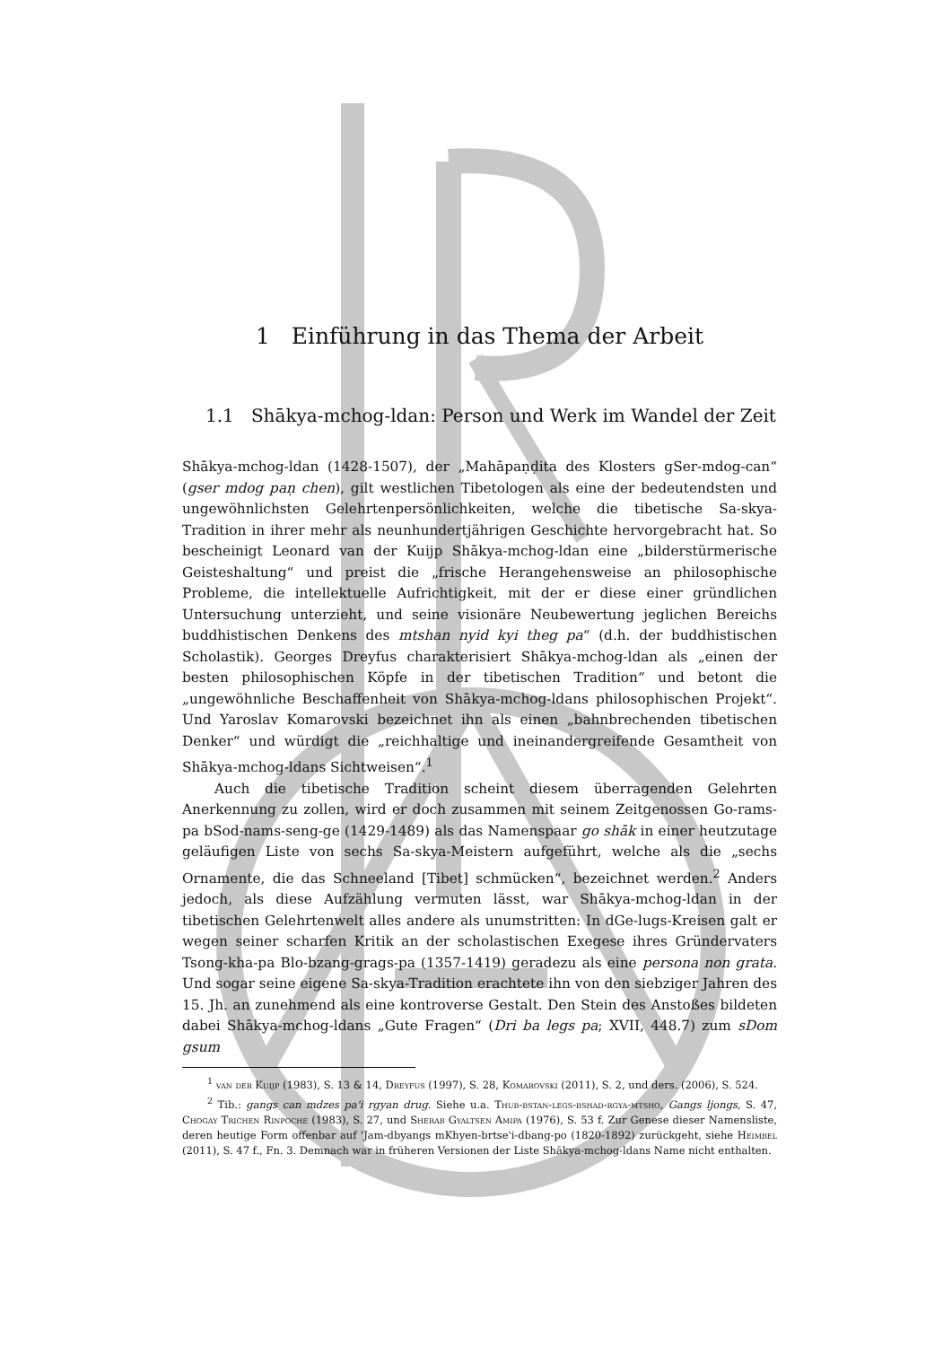1 Einführung in das Thema der Arbeit
1.1 Shākya-mchog-ldan: Person und Werk im Wandel der Zeit
Shākya-mchog-ldan (1428-1507), der „Mahāpaṇḍita des Klosters gSer-mdog-can“ (gser mdog paṇ chen), gilt westlichen Tibetologen als eine der bedeutendsten und ungewöhnlichsten Gelehrtenpersönlichkeiten, welche die tibetische Sa-skya-Tradition in ihrer mehr als neunhundertjährigen Geschichte hervorgebracht hat. So bescheinigt Leonard van der Kuijp Shākya-mchog-ldan eine „bilderstürmerische Geisteshaltung“ und preist die „frische Herangehensweise an philosophische Probleme, die intellektuelle Aufrichtigkeit, mit der er diese einer gründlichen Untersuchung unterzieht, und seine visionäre Neubewertung jeglichen Bereichs buddhistischen Denkens des mtshan nyid kyi theg pa“ (d.h. der buddhistischen Scholastik). Georges Dreyfus charakterisiert Shākya-mchog-ldan als „einen der besten philosophischen Köpfe in der tibetischen Tradition“ und betont die „ungewöhnliche Beschaffenheit von Shākya-mchog-ldans philosophischen Projekt“. Und Yaroslav Komarovski bezeichnet ihn als einen „bahnbrechenden tibetischen Denker“ und würdigt die „reichhaltige und ineinandergreifende Gesamtheit von Shākya-mchog-ldans Sichtweisen“.<sup>1</sup>
Auch die tibetische Tradition scheint diesem überragenden Gelehrten Anerkennung zu zollen, wird er doch zusammen mit seinem Zeitgenossen Go-rams-pa bSod-nams-seng-ge (1429-1489) als das Namenspaar go shāk in einer heutzutage geläufigen Liste von sechs Sa-skya-Meistern aufgeführt, welche als die „sechs Ornamente, die das Schneeland [Tibet] schmücken“, bezeichnet werden.<sup>2</sup> Anders jedoch, als diese Aufzählung vermuten lässt, war Shākya-mchog-ldan in der tibetischen Gelehrtenwelt alles andere als unumstritten: In dGe-lugs-Kreisen galt er wegen seiner scharfen Kritik an der scholastischen Exegese ihres Gründervaters Tsong-kha-pa Blo-bzang-grags-pa (1357-1419) geradezu als eine persona non grata. Und sogar seine eigene Sa-skya-Tradition erachtete ihn von den siebziger Jahren des 15. Jh. an zunehmend als eine kontroverse Gestalt. Den Stein des Anstoßes bildeten dabei Shākya-mchog-ldans „Gute Fragen“ (Dri ba legs pa; XVII, 448.7) zum sDom gsum
<sup>1</sup> van der Kuijp (1983), S. 13 & 14, Dreyfus (1997), S. 28, Komarovski (2011), S. 2, und ders. (2006), S. 524.
<sup>2</sup> Tib.: gangs can mdzes pa'i rgyan drug. Siehe u.a. Thub-bstan-legs-bshad-rgya-mtsho, Gangs ljongs, S. 47, Chogay Trichen Rinpoche (1983), S. 27, und Sherab Gyaltsen Amipa (1976), S. 53 f. Zur Genese dieser Namensliste, deren heutige Form offenbar auf 'Jam-dbyangs mKhyen-brtse'i-dbang-po (1820-1892) zurückgeht, siehe Heimbel (2011), S. 47 f., Fn. 3. Demnach war in früheren Versionen der Liste Shākya-mchog-ldans Name nicht enthalten.